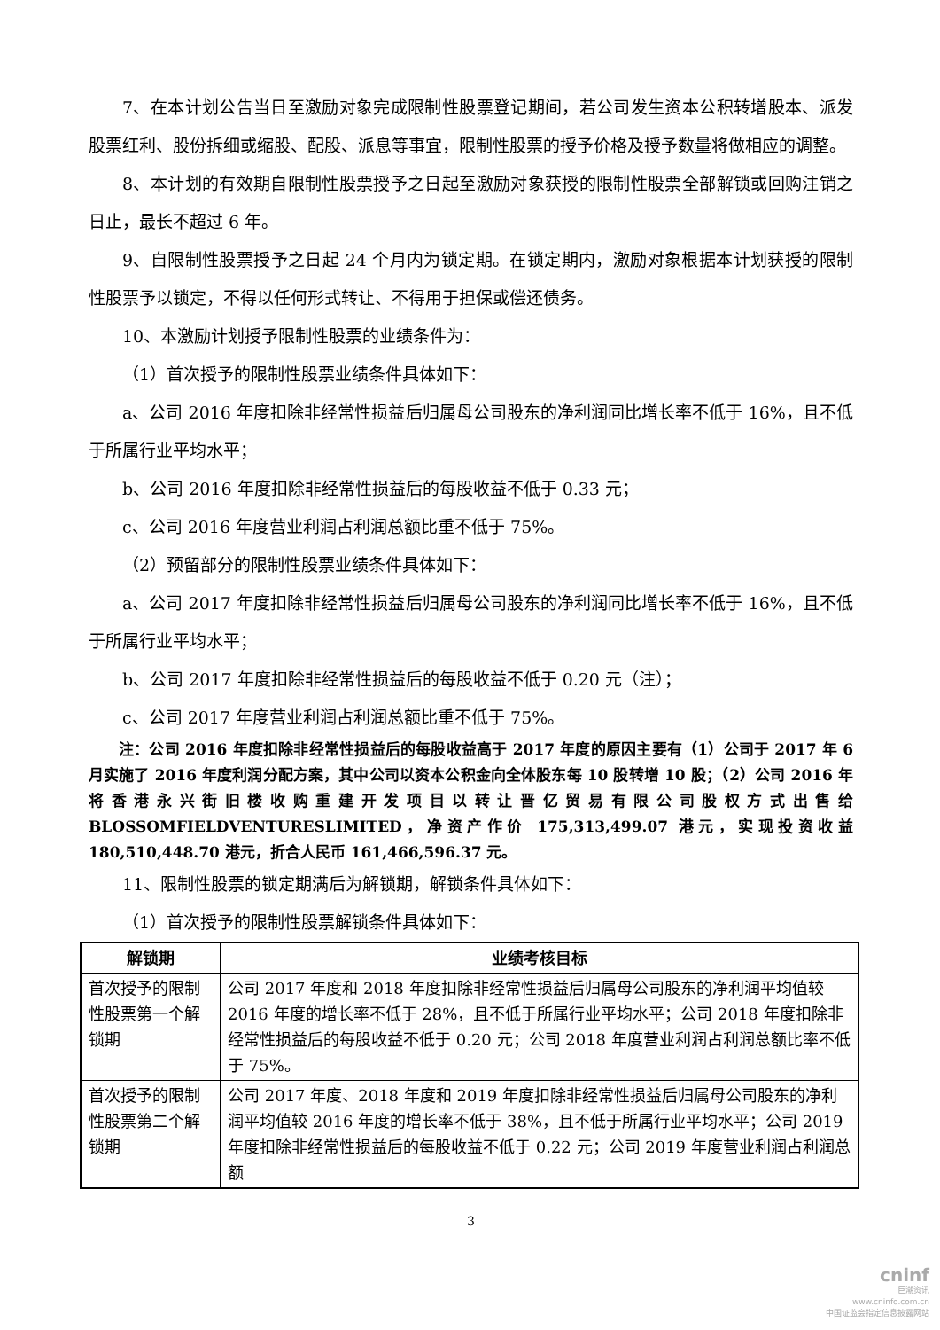7、在本计划公告当日至激励对象完成限制性股票登记期间，若公司发生资本公积转增股本、派发股票红利、股份拆细或缩股、配股、派息等事宜，限制性股票的授予价格及授予数量将做相应的调整。
8、本计划的有效期自限制性股票授予之日起至激励对象获授的限制性股票全部解锁或回购注销之日止，最长不超过 6 年。
9、自限制性股票授予之日起 24 个月内为锁定期。在锁定期内，激励对象根据本计划获授的限制性股票予以锁定，不得以任何形式转让、不得用于担保或偿还债务。
10、本激励计划授予限制性股票的业绩条件为：
（1）首次授予的限制性股票业绩条件具体如下：
a、公司 2016 年度扣除非经常性损益后归属母公司股东的净利润同比增长率不低于 16%，且不低于所属行业平均水平；
b、公司 2016 年度扣除非经常性损益后的每股收益不低于 0.33 元；
c、公司 2016 年度营业利润占利润总额比重不低于 75%。
（2）预留部分的限制性股票业绩条件具体如下：
a、公司 2017 年度扣除非经常性损益后归属母公司股东的净利润同比增长率不低于 16%，且不低于所属行业平均水平；
b、公司 2017 年度扣除非经常性损益后的每股收益不低于 0.20 元（注）；
c、公司 2017 年度营业利润占利润总额比重不低于 75%。
注：公司 2016 年度扣除非经常性损益后的每股收益高于 2017 年度的原因主要有（1）公司于 2017 年 6 月实施了 2016 年度利润分配方案，其中公司以资本公积金向全体股东每 10 股转增 10 股；（2）公司 2016 年将香港永兴街旧楼收购重建开发项目以转让晋亿贸易有限公司股权方式出售给 BLOSSOMFIELDVENTURESLIMITED，净资产作价 175,313,499.07 港元，实现投资收益 180,510,448.70 港元，折合人民币 161,466,596.37 元。
11、限制性股票的锁定期满后为解锁期，解锁条件具体如下：
（1）首次授予的限制性股票解锁条件具体如下：
| 解锁期 | 业绩考核目标 |
| --- | --- |
| 首次授予的限制性股票第一个解锁期 | 公司 2017 年度和 2018 年度扣除非经常性损益后归属母公司股东的净利润平均值较 2016 年度的增长率不低于 28%，且不低于所属行业平均水平；公司 2018 年度扣除非经常性损益后的每股收益不低于 0.20 元；公司 2018 年度营业利润占利润总额比率不低于 75%。 |
| 首次授予的限制性股票第二个解锁期 | 公司 2017 年度、2018 年度和 2019 年度扣除非经常性损益后归属母公司股东的净利润平均值较 2016 年度的增长率不低于 38%，且不低于所属行业平均水平；公司 2019 年度扣除非经常性损益后的每股收益不低于 0.22 元；公司 2019 年度营业利润占利润总额 |
3
cninf
巨潮资讯
www.cninfo.com.cn
中国证监会指定信息披露网站